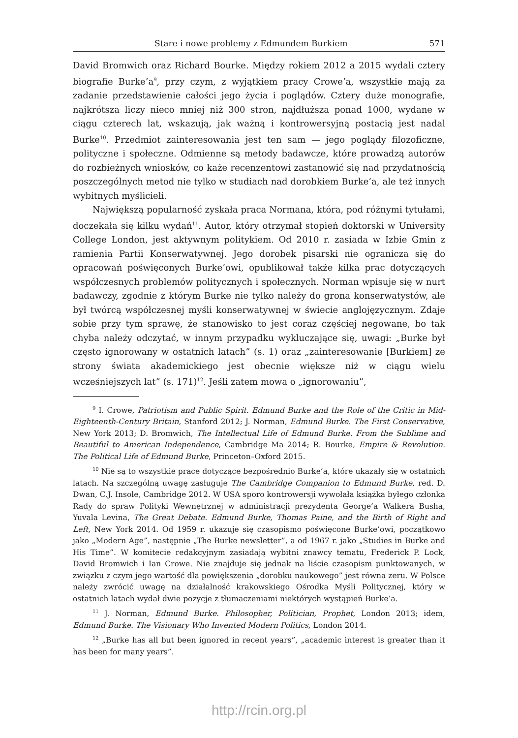Stare i nowe problemy z Edmundem Burkiem 571
David Bromwich oraz Richard Bourke. Między rokiem 2012 a 2015 wydali cztery biografie Burke’a<sup>9</sup>, przy czym, z wyjątkiem pracy Crowe’a, wszystkie mają za zadanie przedstawienie całości jego życia i poglądów. Cztery duże monografie, najkrótsza liczy nieco mniej niż 300 stron, najdłuższa ponad 1000, wydane w ciągu czterech lat, wskazują, jak ważną i kontrowersyjną postacią jest nadal Burke<sup>10</sup>. Przedmiot zainteresowania jest ten sam — jego poglądy filozoficzne, polityczne i społeczne. Odmienne są metody badawcze, które prowadzą autorów do rozbieżnych wniosków, co każe recenzentowi zastanowić się nad przydatnością poszczególnych metod nie tylko w studiach nad dorobkiem Burke’a, ale też innych wybitnych myślicieli.
Największą popularność zyskała praca Normana, która, pod różnymi tytułami, doczekała się kilku wydań<sup>11</sup>. Autor, który otrzymał stopień doktorski w University College London, jest aktywnym politykiem. Od 2010 r. zasiada w Izbie Gmin z ramienia Partii Konserwatywnej. Jego dorobek pisarski nie ogranicza się do opracowań poświęconych Burke’owi, opublikował także kilka prac dotyczących współczesnych problemów politycznych i społecznych. Norman wpisuje się w nurt badawczy, zgodnie z którym Burke nie tylko należy do grona konserwatystów, ale był twórcą współczesnej myśli konserwatywnej w świecie anglojęzycznym. Zdaje sobie przy tym sprawę, że stanowisko to jest coraz częściej negowane, bo tak chyba należy odczytać, w innym przypadku wykluczające się, uwagi: „Burke był często ignorowany w ostatnich latach” (s. 1) oraz „zainteresowanie [Burkiem] ze strony świata akademickiego jest obecnie większe niż w ciągu wielu wcześniejszych lat” (s. 171)<sup>12</sup>. Jeśli zatem mowa o „ignorowaniu”,
<sup>9</sup> I. Crowe, Patriotism and Public Spirit. Edmund Burke and the Role of the Critic in Mid-Eighteenth-Century Britain, Stanford 2012; J. Norman, Edmund Burke. The First Conservative, New York 2013; D. Bromwich, The Intellectual Life of Edmund Burke. From the Sublime and Beautiful to American Independence, Cambridge Ma 2014; R. Bourke, Empire & Revolution. The Political Life of Edmund Burke, Princeton–Oxford 2015.
<sup>10</sup> Nie są to wszystkie prace dotyczące bezpośrednio Burke’a, które ukazały się w ostatnich latach. Na szczególną uwagę zasługuje The Cambridge Companion to Edmund Burke, red. D. Dwan, C.J. Insole, Cambridge 2012. W USA sporo kontrowersji wywołała książka byłego członka Rady do spraw Polityki Wewnętrznej w administracji prezydenta George’a Walkera Busha, Yuvala Levina, The Great Debate. Edmund Burke, Thomas Paine, and the Birth of Right and Left, New York 2014. Od 1959 r. ukazuje się czasopismo poświęcone Burke’owi, początkowo jako „Modern Age”, następnie „The Burke newsletter”, a od 1967 r. jako „Studies in Burke and His Time”. W komitecie redakcyjnym zasiadają wybitni znawcy tematu, Frederick P. Lock, David Bromwich i Ian Crowe. Nie znajduje się jednak na liście czasopism punktowanych, w związku z czym jego wartość dla powiększenia „dorobku naukowego” jest równa zeru. W Polsce należy zwrócić uwagę na działalność krakowskiego Ośrodka Myśli Politycznej, który w ostatnich latach wydał dwie pozycje z tłumaczeniami niektórych wystąpień Burke’a.
<sup>11</sup> J. Norman, Edmund Burke. Philosopher, Politician, Prophet, London 2013; idem, Edmund Burke. The Visionary Who Invented Modern Politics, London 2014.
<sup>12</sup> „Burke has all but been ignored in recent years”, „academic interest is greater than it has been for many years”.
http://rcin.org.pl